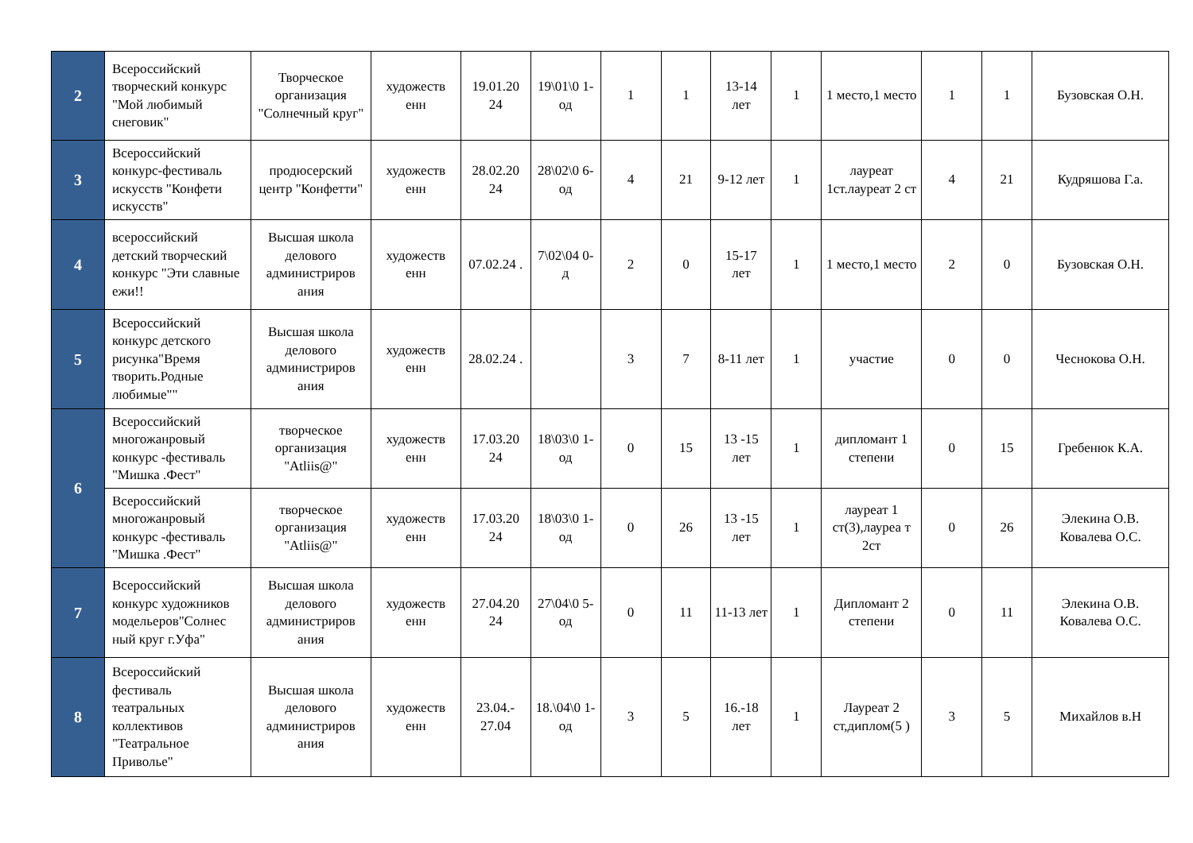| 2 | Всероссийский творческий конкурс "Мой любимый снеговик" | Творческое организация "Солнечный круг" | художеств енн | 19.01.20 24 | 19\01\0 1-од | 1 | 1 | 13-14 лет | 1 | 1 место,1 место | 1 | 1 | Бузовская О.Н. |
| 3 | Всероссийский конкурс-фестиваль искусств "Конфети искусств" | продюсерский центр "Конфетти" | художеств енн | 28.02.20 24 | 28\02\0 6-од | 4 | 21 | 9-12 лет | 1 | лауреат 1ст.лауреат 2 ст | 4 | 21 | Кудряшова Г.а. |
| 4 | всероссийский детский творческий конкурс "Эти славные ежи!! | Высшая школа делового администриров ания | художеств енн | 07.02.24 . | 7\02\04 0-д | 2 | 0 | 15-17 лет | 1 | 1 место,1 место | 2 | 0 | Бузовская О.Н. |
| 5 | Всероссийский конкурс детского рисунка"Время творить.Родные любимые"" | Высшая школа делового администриров ания | художеств енн | 28.02.24 . | | 3 | 7 | 8-11 лет | 1 | участие | 0 | 0 | Чеснокова О.Н. |
| 6 | Всероссийский многожанровый конкурс -фестиваль "Мишка .Фест" | творческое организация "Atliis@" | художеств енн | 17.03.20 24 | 18\03\0 1-од | 0 | 15 | 13 -15 лет | 1 | дипломант 1 степени | 0 | 15 | Гребенюк К.А. |
| | Всероссийский многожанровый конкурс -фестиваль "Мишка .Фест" | творческое организация "Atliis@" | художеств енн | 17.03.20 24 | 18\03\0 1-од | 0 | 26 | 13 -15 лет | 1 | лауреат 1 ст(3),лауреа т 2ст | 0 | 26 | Элекина О.В. Ковалева О.С. |
| 7 | Всероссийский конкурс художников модельеров"Солнес ный круг г.Уфа" | Высшая школа делового администриров ания | художеств енн | 27.04.20 24 | 27\04\0 5-од | 0 | 11 | 11-13 лет | 1 | Дипломант 2 степени | 0 | 11 | Элекина О.В. Ковалева О.С. |
| 8 | Всероссийский фестиваль театральных коллективов "Театральное Приволье" | Высшая школа делового администриров ания | художеств енн | 23.04.- 27.04 | 18.\04\0 1-од | 3 | 5 | 16.-18 лет | 1 | Лауреат 2 ст,диплом(5 ) | 3 | 5 | Михайлов в.Н |